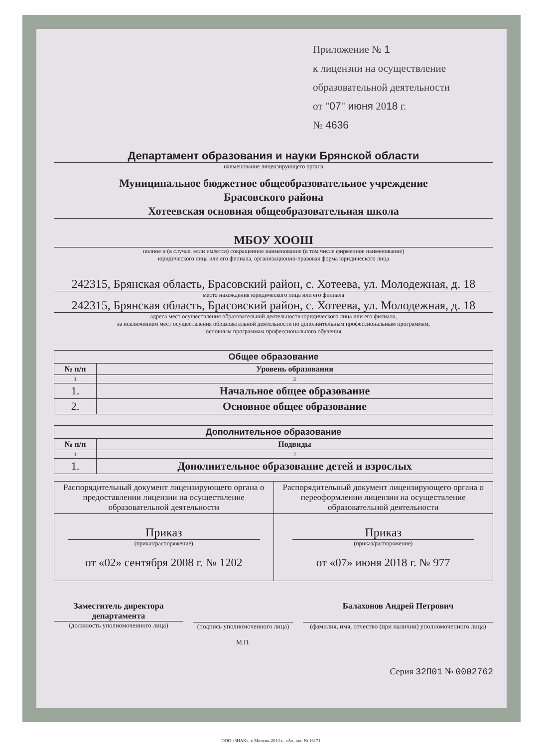Приложение № 1
к лицензии на осуществление
образовательной деятельности
от "07" июня 2018 г.
№ 4636
Департамент образования и науки Брянской области
наименование лицензирующего органа
Муниципальное бюджетное общеобразовательное учреждение
Брасовского района
Хотеевская основная общеобразовательная школа
МБОУ ХООШ
полное и (в случае, если имеется) сокращенное наименование (в том числе фирменное наименование)
юридического лица или его филиала, организационно-правовая форма юридического лица
242315, Брянская область, Брасовский район, с. Хотеева, ул. Молодежная, д. 18
место нахождения юридического лица или его филиала
242315, Брянская область, Брасовский район, с. Хотеева, ул. Молодежная, д. 18
адреса мест осуществления образовательной деятельности юридического лица или его филиала,
за исключением мест осуществления образовательной деятельности по дополнительным профессиональным программам,
основным программам профессионального обучения
| Общее образование | |
| --- | --- |
| № п/п | Уровень образования |
| 1 | 2 |
| 1. | Начальное общее образование |
| 2. | Основное общее образование |
| Дополнительное образование | |
| --- | --- |
| № п/п | Подвиды |
| 1 | 2 |
| 1. | Дополнительное образование детей и взрослых |
| Распорядительный документ лицензирующего органа о предоставлении лицензии на осуществление образовательной деятельности | Распорядительный документ лицензирующего органа о переоформлении лицензии на осуществление образовательной деятельности |
| Приказ (приказ/распоряжение) от «02» сентября 2008 г. № 1202 | Приказ (приказ/распоряжение) от «07» июня 2018 г. № 977 |
Заместитель директора департамента
(должность уполномоченного лица)
(подпись уполномоченного лица)
М.П.
Балахонов Андрей Петрович
(фамилия, имя, отчество (при наличии) уполномоченного лица)
Серия 32П01 № 0002762
ООО «ЗНАК», г. Москва, 2013 г., «А», зак. № 16171.